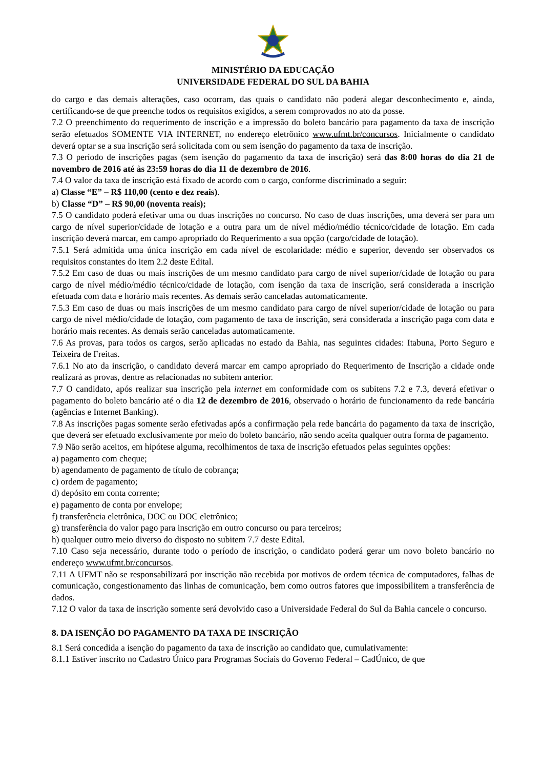MINISTÉRIO DA EDUCAÇÃO
UNIVERSIDADE FEDERAL DO SUL DA BAHIA
do cargo e das demais alterações, caso ocorram, das quais o candidato não poderá alegar desconhecimento e, ainda, certificando-se de que preenche todos os requisitos exigidos, a serem comprovados no ato da posse.
7.2 O preenchimento do requerimento de inscrição e a impressão do boleto bancário para pagamento da taxa de inscrição serão efetuados SOMENTE VIA INTERNET, no endereço eletrônico www.ufmt.br/concursos. Inicialmente o candidato deverá optar se a sua inscrição será solicitada com ou sem isenção do pagamento da taxa de inscrição.
7.3 O período de inscrições pagas (sem isenção do pagamento da taxa de inscrição) será das 8:00 horas do dia 21 de novembro de 2016 até às 23:59 horas do dia 11 de dezembro de 2016.
7.4 O valor da taxa de inscrição está fixado de acordo com o cargo, conforme discriminado a seguir:
a) Classe “E” – R$ 110,00 (cento e dez reais).
b) Classe “D” – R$ 90,00 (noventa reais);
7.5 O candidato poderá efetivar uma ou duas inscrições no concurso. No caso de duas inscrições, uma deverá ser para um cargo de nível superior/cidade de lotação e a outra para um de nível médio/médio técnico/cidade de lotação. Em cada inscrição deverá marcar, em campo apropriado do Requerimento a sua opção (cargo/cidade de lotação).
7.5.1 Será admitida uma única inscrição em cada nível de escolaridade: médio e superior, devendo ser observados os requisitos constantes do item 2.2 deste Edital.
7.5.2 Em caso de duas ou mais inscrições de um mesmo candidato para cargo de nível superior/cidade de lotação ou para cargo de nível médio/médio técnico/cidade de lotação, com isenção da taxa de inscrição, será considerada a inscrição efetuada com data e horário mais recentes. As demais serão canceladas automaticamente.
7.5.3 Em caso de duas ou mais inscrições de um mesmo candidato para cargo de nível superior/cidade de lotação ou para cargo de nível médio/cidade de lotação, com pagamento de taxa de inscrição, será considerada a inscrição paga com data e horário mais recentes. As demais serão canceladas automaticamente.
7.6 As provas, para todos os cargos, serão aplicadas no estado da Bahia, nas seguintes cidades: Itabuna, Porto Seguro e Teixeira de Freitas.
7.6.1 No ato da inscrição, o candidato deverá marcar em campo apropriado do Requerimento de Inscrição a cidade onde realizará as provas, dentre as relacionadas no subitem anterior.
7.7 O candidato, após realizar sua inscrição pela internet em conformidade com os subitens 7.2 e 7.3, deverá efetivar o pagamento do boleto bancário até o dia 12 de dezembro de 2016, observado o horário de funcionamento da rede bancária (agências e Internet Banking).
7.8 As inscrições pagas somente serão efetivadas após a confirmação pela rede bancária do pagamento da taxa de inscrição, que deverá ser efetuado exclusivamente por meio do boleto bancário, não sendo aceita qualquer outra forma de pagamento.
7.9 Não serão aceitos, em hipótese alguma, recolhimentos de taxa de inscrição efetuados pelas seguintes opções:
a) pagamento com cheque;
b) agendamento de pagamento de título de cobrança;
c) ordem de pagamento;
d) depósito em conta corrente;
e) pagamento de conta por envelope;
f) transferência eletrônica, DOC ou DOC eletrônico;
g) transferência do valor pago para inscrição em outro concurso ou para terceiros;
h) qualquer outro meio diverso do disposto no subitem 7.7 deste Edital.
7.10 Caso seja necessário, durante todo o período de inscrição, o candidato poderá gerar um novo boleto bancário no endereço www.ufmt.br/concursos.
7.11 A UFMT não se responsabilizará por inscrição não recebida por motivos de ordem técnica de computadores, falhas de comunicação, congestionamento das linhas de comunicação, bem como outros fatores que impossibilitem a transferência de dados.
7.12 O valor da taxa de inscrição somente será devolvido caso a Universidade Federal do Sul da Bahia cancele o concurso.
8. DA ISENÇÃO DO PAGAMENTO DA TAXA DE INSCRIÇÃO
8.1 Será concedida a isenção do pagamento da taxa de inscrição ao candidato que, cumulativamente:
8.1.1 Estiver inscrito no Cadastro Único para Programas Sociais do Governo Federal – CadÚnico, de que